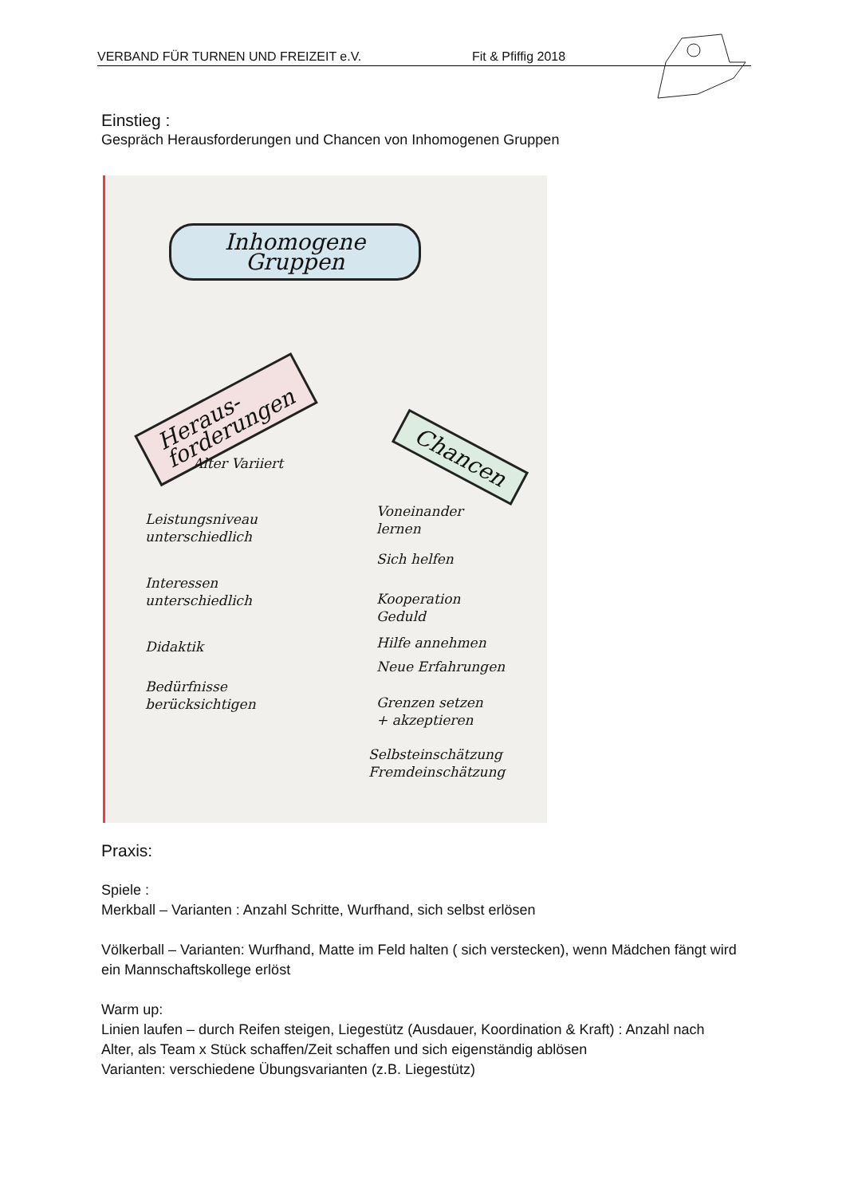VERBAND FÜR TURNEN UND FREIZEIT e.V. Fit & Pfiffig 2018
Einstieg :
Gespräch Herausforderungen und Chancen von Inhomogenen Gruppen
Inhomogene
Gruppen
Heraus-
forderungen
Chancen
Alter Variiert
Leistungsniveau
unterschiedlich
Interessen
unterschiedlich
Didaktik
Bedürfnisse
berücksichtigen
Voneinander
lernen
Sich helfen
Kooperation
Geduld
Hilfe annehmen
Neue Erfahrungen
Grenzen setzen
+ akzeptieren
Selbsteinschätzung
Fremdeinschätzung
Praxis:
Spiele :
Merkball – Varianten : Anzahl Schritte, Wurfhand, sich selbst erlösen
Völkerball – Varianten: Wurfhand, Matte im Feld halten ( sich verstecken), wenn Mädchen fängt wird ein Mannschaftskollege erlöst
Warm up:
Linien laufen – durch Reifen steigen, Liegestütz (Ausdauer, Koordination & Kraft) : Anzahl nach Alter, als Team x Stück schaffen/Zeit schaffen und sich eigenständig ablösen
Varianten: verschiedene Übungsvarianten (z.B. Liegestütz)